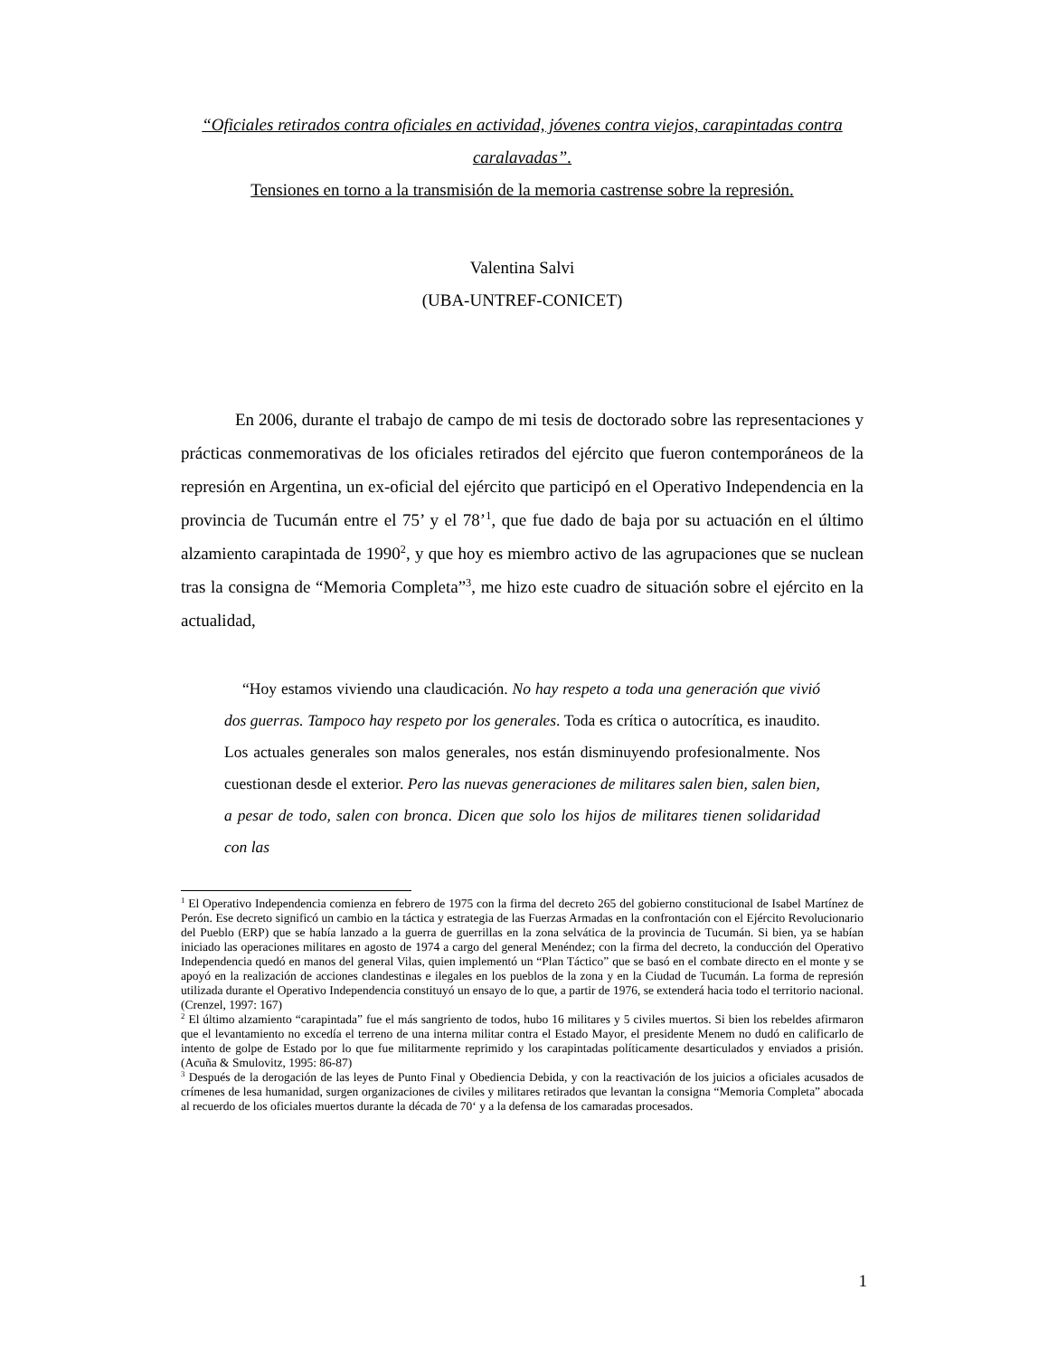“Oficiales retirados contra oficiales en actividad, jóvenes contra viejos, carapintadas contra caralavadas”.
Tensiones en torno a la transmisión de la memoria castrense sobre la represión.
Valentina Salvi
(UBA-UNTREF-CONICET)
En 2006, durante el trabajo de campo de mi tesis de doctorado sobre las representaciones y prácticas conmemorativas de los oficiales retirados del ejército que fueron contemporáneos de la represión en Argentina, un ex-oficial del ejército que participó en el Operativo Independencia en la provincia de Tucumán entre el 75’ y el 78’<sup>1</sup>, que fue dado de baja por su actuación en el último alzamiento carapintada de 1990<sup>2</sup>, y que hoy es miembro activo de las agrupaciones que se nuclean tras la consigna de “Memoria Completa”<sup>3</sup>, me hizo este cuadro de situación sobre el ejército en la actualidad,
“Hoy estamos viviendo una claudicación. No hay respeto a toda una generación que vivió dos guerras. Tampoco hay respeto por los generales. Toda es crítica o autocrítica, es inaudito. Los actuales generales son malos generales, nos están disminuyendo profesionalmente. Nos cuestionan desde el exterior. Pero las nuevas generaciones de militares salen bien, salen bien, a pesar de todo, salen con bronca. Dicen que solo los hijos de militares tienen solidaridad con las
<sup>1</sup> El Operativo Independencia comienza en febrero de 1975 con la firma del decreto 265 del gobierno constitucional de Isabel Martínez de Perón. Ese decreto significó un cambio en la táctica y estrategia de las Fuerzas Armadas en la confrontación con el Ejército Revolucionario del Pueblo (ERP) que se había lanzado a la guerra de guerrillas en la zona selvática de la provincia de Tucumán. Si bien, ya se habían iniciado las operaciones militares en agosto de 1974 a cargo del general Menéndez; con la firma del decreto, la conducción del Operativo Independencia quedó en manos del general Vilas, quien implementó un “Plan Táctico” que se basó en el combate directo en el monte y se apoyó en la realización de acciones clandestinas e ilegales en los pueblos de la zona y en la Ciudad de Tucumán. La forma de represión utilizada durante el Operativo Independencia constituyó un ensayo de lo que, a partir de 1976, se extenderá hacia todo el territorio nacional. (Crenzel, 1997: 167)
<sup>2</sup> El último alzamiento “carapintada” fue el más sangriento de todos, hubo 16 militares y 5 civiles muertos. Si bien los rebeldes afirmaron que el levantamiento no excedía el terreno de una interna militar contra el Estado Mayor, el presidente Menem no dudó en calificarlo de intento de golpe de Estado por lo que fue militarmente reprimido y los carapintadas políticamente desarticulados y enviados a prisión. (Acuña & Smulovitz, 1995: 86-87)
<sup>3</sup> Después de la derogación de las leyes de Punto Final y Obediencia Debida, y con la reactivación de los juicios a oficiales acusados de crímenes de lesa humanidad, surgen organizaciones de civiles y militares retirados que levantan la consigna “Memoria Completa” abocada al recuerdo de los oficiales muertos durante la década de 70‘ y a la defensa de los camaradas procesados.
1